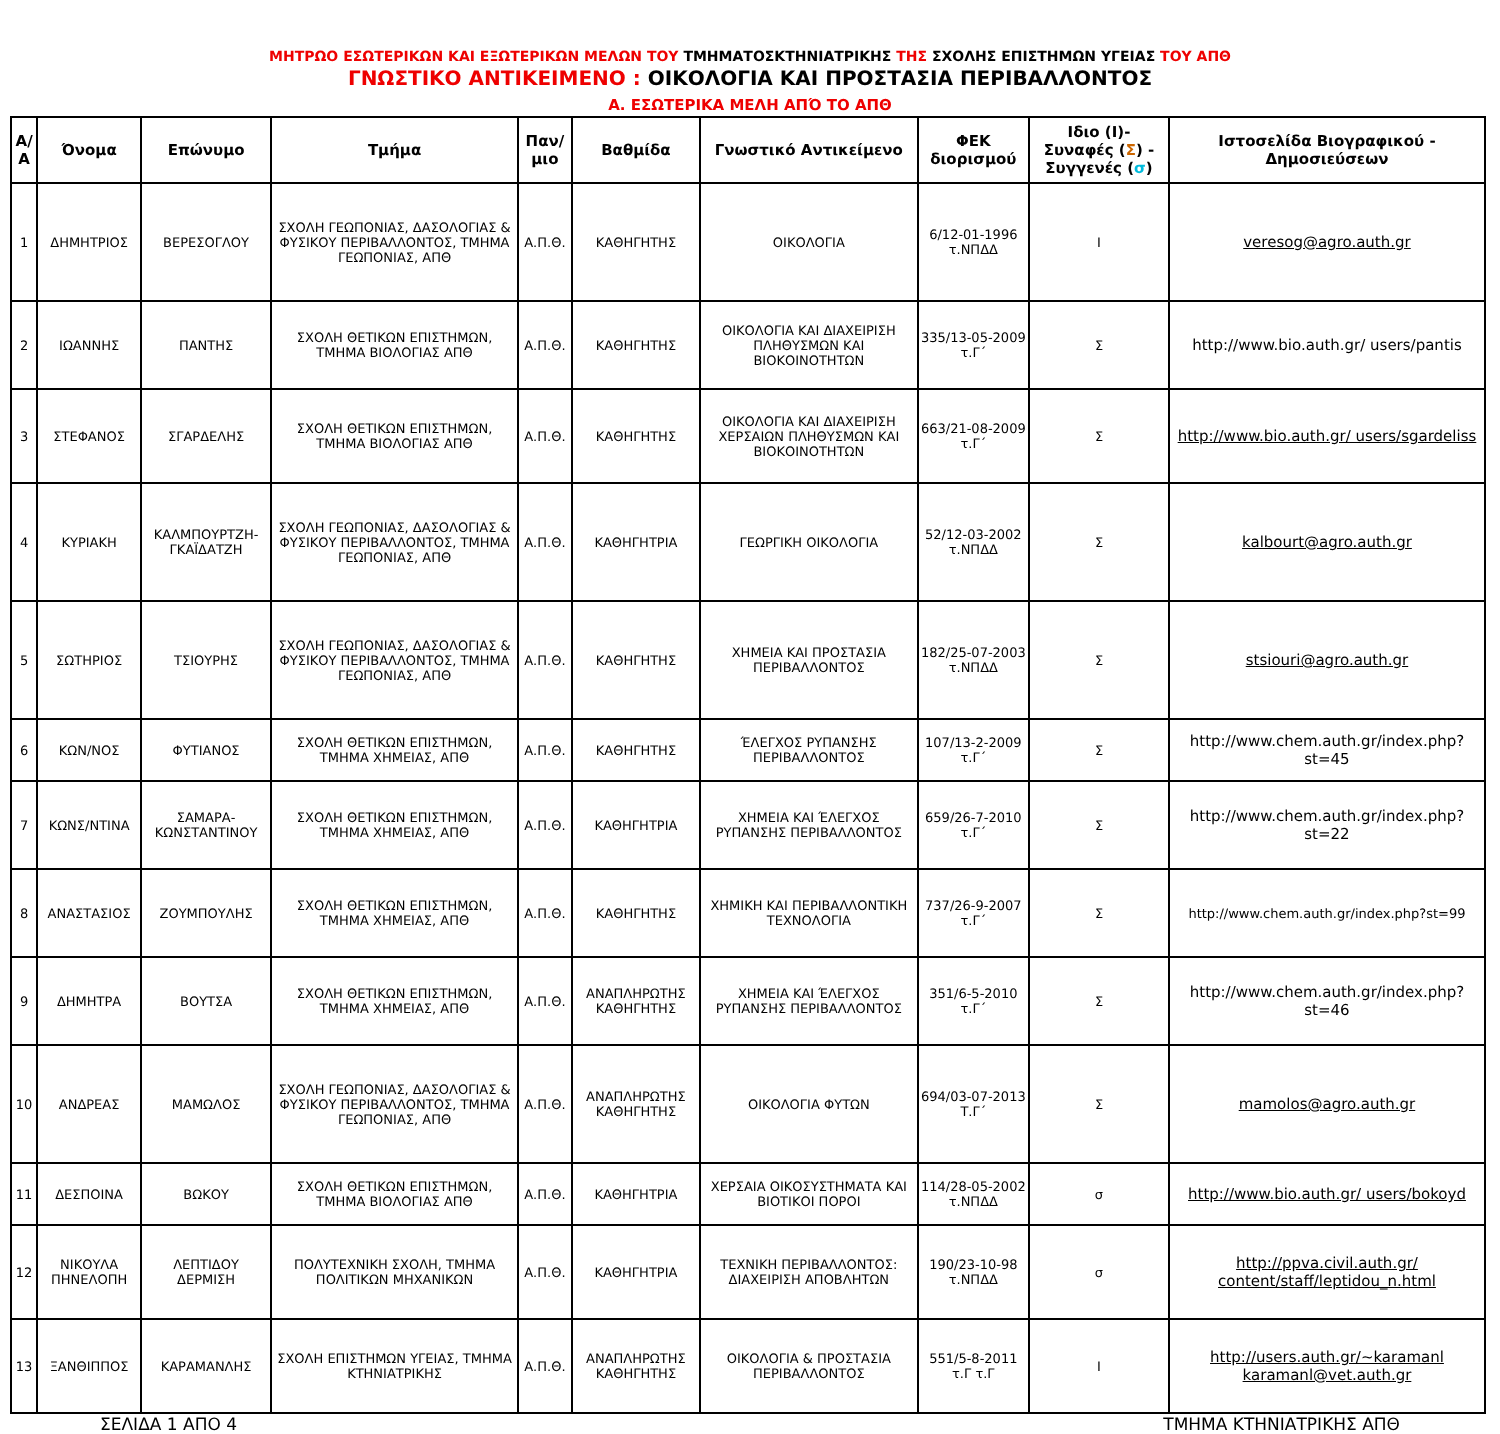ΜΗΤΡΩΟ ΕΣΩΤΕΡΙΚΩΝ ΚΑΙ ΕΞΩΤΕΡΙΚΩΝ ΜΕΛΩΝ ΤΟΥ ΤΜΗΜΑΤΟΣΚΤΗΝΙΑΤΡΙΚΗΣ ΤΗΣ ΣΧΟΛΗΣ ΕΠΙΣΤΗΜΩΝ ΥΓΕΙΑΣ ΤΟΥ ΑΠΘ
ΓΝΩΣΤΙΚΟ ΑΝΤΙΚΕΙΜΕΝΟ : ΟΙΚΟΛΟΓΙΑ ΚΑΙ ΠΡΟΣΤΑΣΙΑ ΠΕΡΙΒΑΛΛΟΝΤΟΣ
Α. ΕΣΩΤΕΡΙΚΑ ΜΕΛΗ ΑΠΌ ΤΟ ΑΠΘ
| Α/Α | Όνομα | Επώνυμο | Τμήμα | Παν/μιο | Βαθμίδα | Γνωστικό Αντικείμενο | ΦΕΚ διορισμού | Ιδιο (Ι)- Συναφές ( Σ ) - Συγγενές ( σ ) | Ιστοσελίδα Βιογραφικού - Δημοσιεύσεων |
| --- | --- | --- | --- | --- | --- | --- | --- | --- | --- |
| 1 | ΔΗΜΗΤΡΙΟΣ | ΒΕΡΕΣΟΓΛΟΥ | ΣΧΟΛΗ ΓΕΩΠΟΝΙΑΣ, ΔΑΣΟΛΟΓΙΑΣ & ΦΥΣΙΚΟΥ ΠΕΡΙΒΑΛΛΟΝΤΟΣ, ΤΜΗΜΑ ΓΕΩΠΟΝΙΑΣ, ΑΠΘ | Α.Π.Θ. | ΚΑΘΗΓΗΤΗΣ | ΟΙΚΟΛΟΓΙΑ | 6/12-01-1996 τ.ΝΠΔΔ | Ι | veresog@agro.auth.gr |
| 2 | ΙΩΑΝΝΗΣ | ΠΑΝΤΗΣ | ΣΧΟΛΗ ΘΕΤΙΚΩΝ ΕΠΙΣΤΗΜΩΝ, ΤΜΗΜΑ ΒΙΟΛΟΓΙΑΣ ΑΠΘ | Α.Π.Θ. | ΚΑΘΗΓΗΤΗΣ | ΟΙΚΟΛΟΓΙΑ ΚΑΙ ΔΙΑΧΕΙΡΙΣΗ ΠΛΗΘΥΣΜΩΝ ΚΑΙ ΒΙΟΚΟΙΝΟΤΗΤΩΝ | 335/13-05-2009 τ.Γ΄ | Σ | http://www.bio.auth.gr/ users/pantis |
| 3 | ΣΤΕΦΑΝΟΣ | ΣΓΑΡΔΕΛΗΣ | ΣΧΟΛΗ ΘΕΤΙΚΩΝ ΕΠΙΣΤΗΜΩΝ, ΤΜΗΜΑ ΒΙΟΛΟΓΙΑΣ ΑΠΘ | Α.Π.Θ. | ΚΑΘΗΓΗΤΗΣ | ΟΙΚΟΛΟΓΙΑ ΚΑΙ ΔΙΑΧΕΙΡΙΣΗ ΧΕΡΣΑΙΩΝ ΠΛΗΘΥΣΜΩΝ ΚΑΙ ΒΙΟΚΟΙΝΟΤΗΤΩΝ | 663/21-08-2009 τ.Γ΄ | Σ | http://www.bio.auth.gr/ users/sgardeliss |
| 4 | ΚΥΡΙΑΚΗ | ΚΑΛΜΠΟΥΡΤΖΗ-ΓΚΑΪΔΑΤΖΗ | ΣΧΟΛΗ ΓΕΩΠΟΝΙΑΣ, ΔΑΣΟΛΟΓΙΑΣ & ΦΥΣΙΚΟΥ ΠΕΡΙΒΑΛΛΟΝΤΟΣ, ΤΜΗΜΑ ΓΕΩΠΟΝΙΑΣ, ΑΠΘ | Α.Π.Θ. | ΚΑΘΗΓΗΤΡΙΑ | ΓΕΩΡΓΙΚΗ ΟΙΚΟΛΟΓΙΑ | 52/12-03-2002 τ.ΝΠΔΔ | Σ | kalbourt@agro.auth.gr |
| 5 | ΣΩΤΗΡΙΟΣ | ΤΣΙΟΥΡΗΣ | ΣΧΟΛΗ ΓΕΩΠΟΝΙΑΣ, ΔΑΣΟΛΟΓΙΑΣ & ΦΥΣΙΚΟΥ ΠΕΡΙΒΑΛΛΟΝΤΟΣ, ΤΜΗΜΑ ΓΕΩΠΟΝΙΑΣ, ΑΠΘ | Α.Π.Θ. | ΚΑΘΗΓΗΤΗΣ | ΧΗΜΕΙΑ ΚΑΙ ΠΡΟΣΤΑΣΙΑ ΠΕΡΙΒΑΛΛΟΝΤΟΣ | 182/25-07-2003 τ.ΝΠΔΔ | Σ | stsiouri@agro.auth.gr |
| 6 | ΚΩΝ/ΝΟΣ | ΦΥΤΙΑΝΟΣ | ΣΧΟΛΗ ΘΕΤΙΚΩΝ ΕΠΙΣΤΗΜΩΝ, ΤΜΗΜΑ ΧΗΜΕΙΑΣ, ΑΠΘ | Α.Π.Θ. | ΚΑΘΗΓΗΤΗΣ | ΈΛΕΓΧΟΣ ΡΥΠΑΝΣΗΣ ΠΕΡΙΒΑΛΛΟΝΤΟΣ | 107/13-2-2009 τ.Γ΄ | Σ | http://www.chem.auth.gr/index.php?st=45 |
| 7 | ΚΩΝΣ/ΝΤΙΝΑ | ΣΑΜΑΡΑ-ΚΩΝΣΤΑΝΤΙΝΟΥ | ΣΧΟΛΗ ΘΕΤΙΚΩΝ ΕΠΙΣΤΗΜΩΝ, ΤΜΗΜΑ ΧΗΜΕΙΑΣ, ΑΠΘ | Α.Π.Θ. | ΚΑΘΗΓΗΤΡΙΑ | ΧΗΜΕΙΑ ΚΑΙ ΈΛΕΓΧΟΣ ΡΥΠΑΝΣΗΣ ΠΕΡΙΒΑΛΛΟΝΤΟΣ | 659/26-7-2010 τ.Γ΄ | Σ | http://www.chem.auth.gr/index.php?st=22 |
| 8 | ΑΝΑΣΤΑΣΙΟΣ | ΖΟΥΜΠΟΥΛΗΣ | ΣΧΟΛΗ ΘΕΤΙΚΩΝ ΕΠΙΣΤΗΜΩΝ, ΤΜΗΜΑ ΧΗΜΕΙΑΣ, ΑΠΘ | Α.Π.Θ. | ΚΑΘΗΓΗΤΗΣ | ΧΗΜΙΚΗ ΚΑΙ ΠΕΡΙΒΑΛΛΟΝΤΙΚΗ ΤΕΧΝΟΛΟΓΙΑ | 737/26-9-2007 τ.Γ΄ | Σ | http://www.chem.auth.gr/index.php?st=99 |
| 9 | ΔΗΜΗΤΡΑ | ΒΟΥΤΣΑ | ΣΧΟΛΗ ΘΕΤΙΚΩΝ ΕΠΙΣΤΗΜΩΝ, ΤΜΗΜΑ ΧΗΜΕΙΑΣ, ΑΠΘ | Α.Π.Θ. | ΑΝΑΠΛΗΡΩΤΗΣ ΚΑΘΗΓΗΤΗΣ | ΧΗΜΕΙΑ ΚΑΙ ΈΛΕΓΧΟΣ ΡΥΠΑΝΣΗΣ ΠΕΡΙΒΑΛΛΟΝΤΟΣ | 351/6-5-2010 τ.Γ΄ | Σ | http://www.chem.auth.gr/index.php?st=46 |
| 10 | ΑΝΔΡΕΑΣ | ΜΑΜΩΛΟΣ | ΣΧΟΛΗ ΓΕΩΠΟΝΙΑΣ, ΔΑΣΟΛΟΓΙΑΣ & ΦΥΣΙΚΟΥ ΠΕΡΙΒΑΛΛΟΝΤΟΣ, ΤΜΗΜΑ ΓΕΩΠΟΝΙΑΣ, ΑΠΘ | Α.Π.Θ. | ΑΝΑΠΛΗΡΩΤΗΣ ΚΑΘΗΓΗΤΗΣ | ΟΙΚΟΛΟΓΙΑ ΦΥΤΩΝ | 694/03-07-2013 Τ.Γ΄ | Σ | mamolos@agro.auth.gr |
| 11 | ΔΕΣΠΟΙΝΑ | ΒΩΚΟΥ | ΣΧΟΛΗ ΘΕΤΙΚΩΝ ΕΠΙΣΤΗΜΩΝ, ΤΜΗΜΑ ΒΙΟΛΟΓΙΑΣ ΑΠΘ | Α.Π.Θ. | ΚΑΘΗΓΗΤΡΙΑ | ΧΕΡΣΑΙΑ ΟΙΚΟΣΥΣΤΗΜΑΤΑ ΚΑΙ ΒΙΟΤΙΚΟΙ ΠΟΡΟΙ | 114/28-05-2002 τ.ΝΠΔΔ | σ | http://www.bio.auth.gr/ users/bokoyd |
| 12 | ΝΙΚΟΥΛΑ ΠΗΝΕΛΟΠΗ | ΛΕΠΤΙΔΟΥ ΔΕΡΜΙΣΗ | ΠΟΛΥΤΕΧΝΙΚΗ ΣΧΟΛΗ, ΤΜΗΜΑ ΠΟΛΙΤΙΚΩΝ ΜΗΧΑΝΙΚΩΝ | Α.Π.Θ. | ΚΑΘΗΓΗΤΡΙΑ | ΤΕΧΝΙΚΗ ΠΕΡΙΒΑΛΛΟΝΤΟΣ: ΔΙΑΧΕΙΡΙΣΗ ΑΠΟΒΛΗΤΩΝ | 190/23-10-98 τ.ΝΠΔΔ | σ | http://ppva.civil.auth.gr/ content/staff/leptidou_n.html |
| 13 | ΞΑΝΘΙΠΠΟΣ | ΚΑΡΑΜΑΝΛΗΣ | ΣΧΟΛΗ ΕΠΙΣΤΗΜΩΝ ΥΓΕΙΑΣ, ΤΜΗΜΑ ΚΤΗΝΙΑΤΡΙΚΗΣ | Α.Π.Θ. | ΑΝΑΠΛΗΡΩΤΗΣ ΚΑΘΗΓΗΤΗΣ | ΟΙΚΟΛΟΓΙΑ & ΠΡΟΣΤΑΣΙΑ ΠΕΡΙΒΑΛΛΟΝΤΟΣ | 551/5-8-2011 τ.Γ τ.Γ | Ι | http://users.auth.gr/~karamanl karamanl@vet.auth.gr |
ΣΕΛΙΔΑ 1 ΑΠΟ 4 ΤΜΗΜΑ ΚΤΗΝΙΑΤΡΙΚΗΣ ΑΠΘ